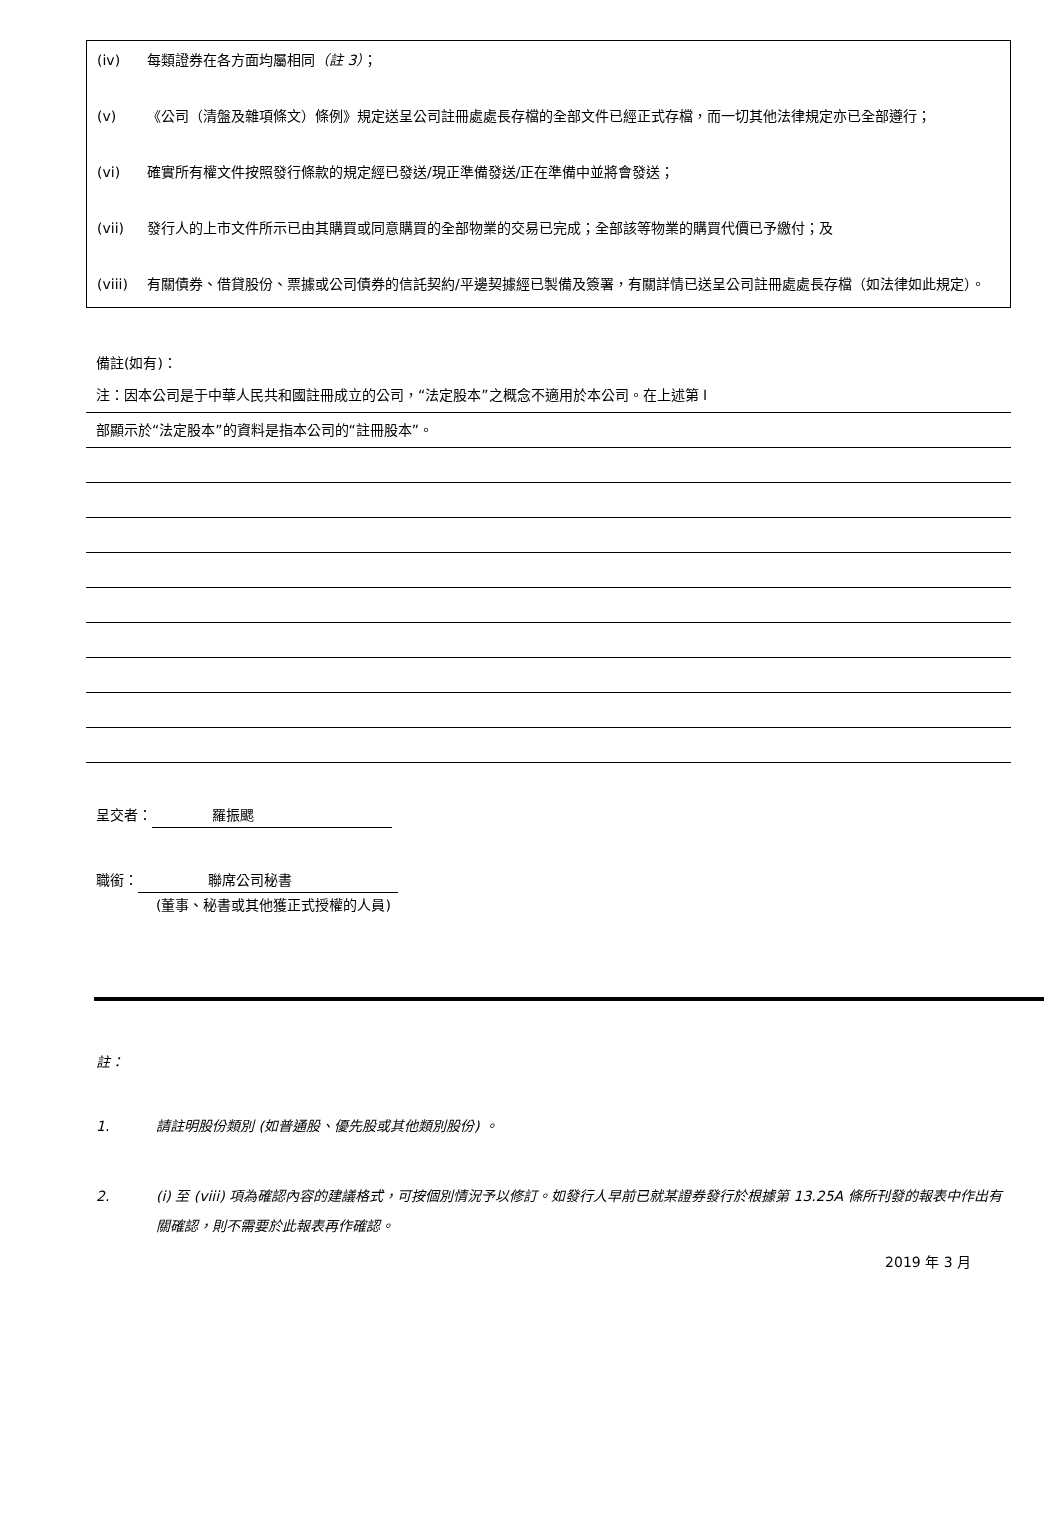(iv) 每類證券在各方面均屬相同（註 3）；
(v) 《公司（清盤及雜項條文）條例》規定送呈公司註冊處處長存檔的全部文件已經正式存檔，而一切其他法律規定亦已全部遵行；
(vi) 確實所有權文件按照發行條款的規定經已發送/現正準備發送/正在準備中並將會發送；
(vii) 發行人的上市文件所示已由其購買或同意購買的全部物業的交易已完成；全部該等物業的購買代價已予繳付；及
(viii) 有關債券、借貸股份、票據或公司債券的信託契約/平邊契據經已製備及簽署，有關詳情已送呈公司註冊處處長存檔（如法律如此規定）。
備註(如有)：
注：因本公司是于中華人民共和國註冊成立的公司，“法定股本”之概念不適用於本公司。在上述第 I
部顯示於“法定股本”的資料是指本公司的“註冊股本”。
呈交者： 羅振颸
職銜： 聯席公司秘書
(董事、秘書或其他獲正式授權的人員)
註：
1. 請註明股份類別 (如普通股、優先股或其他類別股份) 。
2. (i) 至 (viii) 項為確認內容的建議格式，可按個別情況予以修訂。如發行人早前已就某證券發行於根據第 13.25A 條所刊發的報表中作出有關確認，則不需要於此報表再作確認。
2019 年 3 月